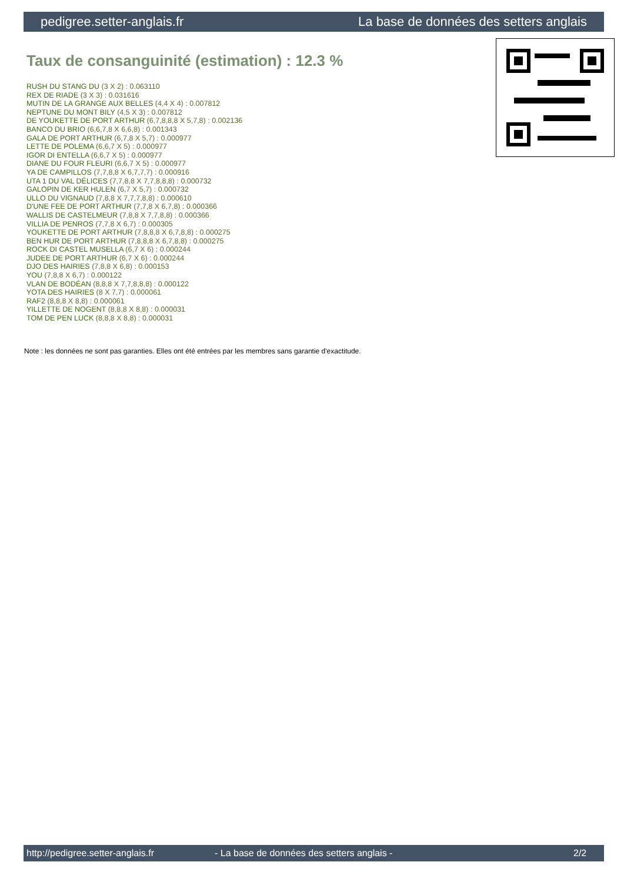pedigree.setter-anglais.fr La base de données des setters anglais
Taux de consanguinité (estimation) : 12.3 %
RUSH DU STANG DU (3 X 2) : 0.063110
REX DE RIADE (3 X 3) : 0.031616
MUTIN DE LA GRANGE AUX BELLES (4,4 X 4) : 0.007812
NEPTUNE DU MONT BILY (4,5 X 3) : 0.007812
DE YOUKETTE DE PORT ARTHUR (6,7,8,8,8 X 5,7,8) : 0.002136
BANCO DU BRIO (6,6,7,8 X 6,6,8) : 0.001343
GALA DE PORT ARTHUR (6,7,8 X 5,7) : 0.000977
LETTE DE POLEMA (6,6,7 X 5) : 0.000977
IGOR DI ENTELLA (6,6,7 X 5) : 0.000977
DIANE DU FOUR FLEURI (6,6,7 X 5) : 0.000977
YA DE CAMPILLOS (7,7,8,8 X 6,7,7,7) : 0.000916
UTA 1 DU VAL DÉLICES (7,7,8,8 X 7,7,8,8,8) : 0.000732
GALOPIN DE KER HULEN (6,7 X 5,7) : 0.000732
ULLO DU VIGNAUD (7,8,8 X 7,7,7,8,8) : 0.000610
D'UNE FEE DE PORT ARTHUR (7,7,8 X 6,7,8) : 0.000366
WALLIS DE CASTELMEUR (7,8,8 X 7,7,8,8) : 0.000366
VILLIA DE PENROS (7,7,8 X 6,7) : 0.000305
YOUKETTE DE PORT ARTHUR (7,8,8,8 X 6,7,8,8) : 0.000275
BEN HUR DE PORT ARTHUR (7,8,8,8 X 6,7,8,8) : 0.000275
ROCK DI CASTEL MUSELLA (6,7 X 6) : 0.000244
JUDEE DE PORT ARTHUR (6,7 X 6) : 0.000244
DJO DES HAIRIES (7,8,8 X 6,8) : 0.000153
YOU (7,8,8 X 6,7) : 0.000122
VLAN DE BODÉAN (8,8,8 X 7,7,8,8,8) : 0.000122
YOTA DES HAIRIES (8 X 7,7) : 0.000061
RAF2 (8,8,8 X 8,8) : 0.000061
YILLETTE DE NOGENT (8,8,8 X 8,8) : 0.000031
TOM DE PEN LUCK (8,8,8 X 8,8) : 0.000031
Note : les données ne sont pas garanties. Elles ont été entrées par les membres sans garantie d'exactitude.
http://pedigree.setter-anglais.fr - La base de données des setters anglais - 2/2